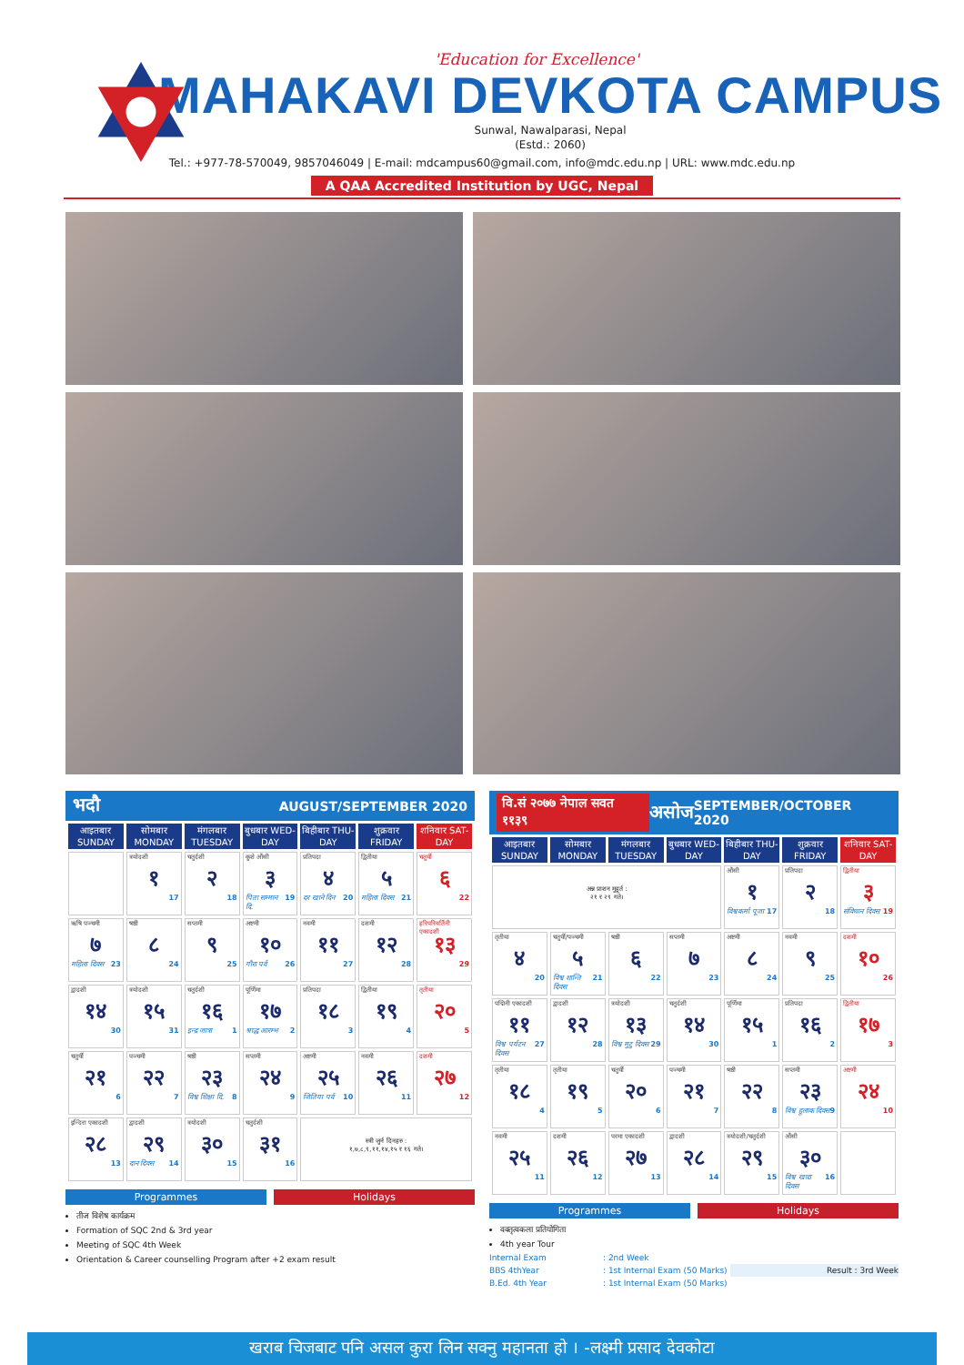'Education for Excellence'
MAHAKAVI DEVKOTA CAMPUS
Sunwal, Nawalparasi, Nepal
(Estd.: 2060)
Tel.: +977-78-570049, 9857046049 | E-mail: mdcampus60@gmail.com, info@mdc.edu.np | URL: www.mdc.edu.np
A QAA Accredited Institution by UGC, Nepal
भदौ AUGUST/SEPTEMBER 2020
| आइतबार SUNDAY | सोमबार MONDAY | मंगलबार TUESDAY | बुधबार WED-DAY | बिहीबार THU-DAY | शुक्रवार FRIDAY | शनिवार SAT-DAY |
| --- | --- | --- | --- | --- | --- | --- |
| | त्रयोदशी १ 17 | चतुर्दशी २ 18 | कुशे औंसी ३ पिता सम्मान दि. 19 | प्रतिपदा ४ दर खाने दिन 20 | द्वितीया ५ महिला दिवस 21 | चतुर्थी ६ 22 |
| ऋषि पञ्चमी ७ महिला दिवस 23 | षष्ठी ८ 24 | सप्तमी ९ 25 | अष्टमी १० गौरा पर्व 26 | नवमी ११ 27 | दशमी १२ 28 | हरिपरिवर्तिनी एकादशी १३ 29 |
| द्वादशी १४ 30 | त्रयोदशी १५ 31 | चतुर्दशी १६ इन्द्र जात्रा 1 | पूर्णिमा १७ श्राद्ध आरम्भ 2 | प्रतिपदा १८ 3 | द्वितीया १९ 4 | तृतीया २० 5 |
| चतुर्थी २१ 6 | पञ्चमी २२ 7 | षष्ठी २३ विश्व शिक्षा दि. 8 | सप्तमी २४ 9 | अष्टमी २५ जितिया पर्व 10 | नवमी २६ 11 | दशमी २७ 12 |
| इन्दिरा एकादशी २८ 13 | द्वादशी २९ दान दिवस 14 | त्रयोदशी ३० 15 | चतुर्दशी ३१ 16 | स्त्री जुर्न दिनहरु : १,७,८,९,११,१४,१५ र १६ गते। | | |
Programmes Holidays
तीज विशेष कार्यक्रम
Formation of SQC 2nd & 3rd year
Meeting of SQC 4th Week
Orientation & Career counselling Program after +2 exam result
वि.सं २०७७ नेपाल सवत ११३९ असोज SEPTEMBER/OCTOBER 2020
| आइतबार SUNDAY | सोमबार MONDAY | मंगलबार TUESDAY | बुधबार WED-DAY | बिहीबार THU-DAY | शुक्रवार FRIDAY | शनिवार SAT-DAY |
| --- | --- | --- | --- | --- | --- | --- |
| अन्न प्राशन मुहूर्त : २१ र २९ गते। | | | | औंसी १ विश्वकर्मा पूजा 17 | प्रतिपदा २ 18 | द्वितीया ३ संविधान दिवस 19 |
| तृतीया ४ 20 | चतुर्थी/पञ्चमी ५ विश्व शान्ति दिवस 21 | षष्ठी ६ 22 | सप्तमी ७ 23 | अष्टमी ८ 24 | नवमी ९ 25 | दशमी १० 26 |
| पद्मिनी एकादशी ११ विश्व पर्यटन दिवस 27 | द्वादशी १२ 28 | त्रयोदशी १३ विश्व मुटु दिवस 29 | चतुर्दशी १४ 30 | पूर्णिमा १५ 1 | प्रतिपदा १६ 2 | द्वितीया १७ 3 |
| तृतीया १८ 4 | तृतीया १९ 5 | चतुर्थी २० 6 | पञ्चमी २१ 7 | षष्ठी २२ 8 | सप्तमी २३ विश्व हुलाक दिवस 9 | अष्टमी २४ 10 |
| नवमी २५ 11 | दशमी २६ 12 | परमा एकादशी २७ 13 | द्वादशी २८ 14 | त्रयोदशी/चतुर्दशी २९ 15 | औंसी ३० विश्व खाद्य दिवस 16 | |
Programmes Holidays
वक्तृत्वकला प्रतियोगिता
4th year Tour
Internal Exam: 2nd Week BBS 4thYear: 1st Internal Exam (50 Marks) Result : 3rd Week B.Ed. 4th Year: 1st Internal Exam (50 Marks)
खराब चिजबाट पनि असल कुरा लिन सक्नु महानता हो । -लक्ष्मी प्रसाद देवकोटा